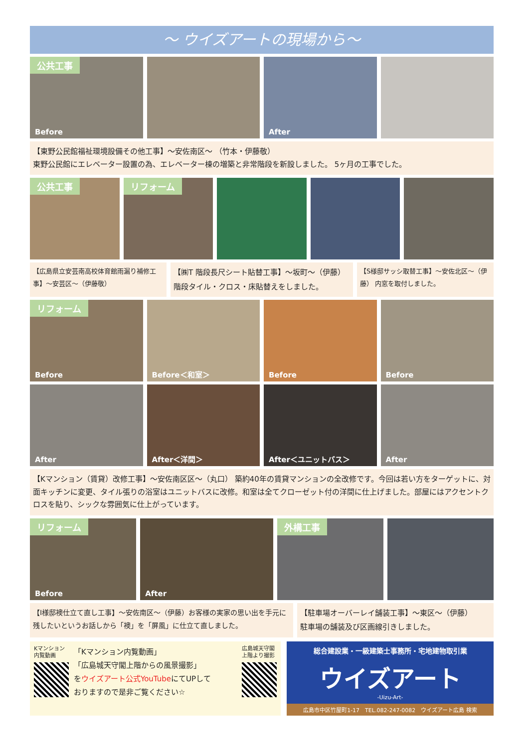～ ウイズアートの現場から～
公共工事
Before
After
【東野公民館福祉環境設備その他工事】～安佐南区～ （竹本・伊藤敬）
東野公民館にエレベーター設置の為、エレベーター棟の増築と非常階段を新設しました。 5ヶ月の工事でした。
公共工事 リフォーム
【広島県立安芸南高校体育館雨漏り補修工事】～安芸区～（伊藤敬）
【㈱T 階段長尺シート貼替工事】～坂町～（伊藤）
階段タイル・クロス・床貼替えをしました。
【S様邸サッシ取替工事】～安佐北区～（伊藤） 内窓を取付しました。
リフォーム
Before
Before＜和室＞ Before Before
After After＜洋間＞ After＜ユニットバス＞ After
【Kマンション（賃貸）改修工事】～安佐南区区～（丸口） 築約40年の賃貸マンションの全改修です。今回は若い方をターゲットに、対面キッチンに変更、タイル張りの浴室はユニットバスに改修。和室は全てクローゼット付の洋間に仕上げました。部屋にはアクセントクロスを貼り、シックな雰囲気に仕上がっています。
リフォーム
Before
After
外構工事
【I様邸襖仕立て直し工事】～安佐南区～（伊藤）お客様の実家の思い出を手元に残したいというお話しから「襖」を「屏風」に仕立て直しました。
【駐車場オーバーレイ舗装工事】～東区～（伊藤）
駐車場の舗装及び区画線引きしました。
Kマンション
内覧動画
「Kマンション内覧動画」
「広島城天守閣上階からの風景撮影」
をウイズアート公式YouTubeにてUPして
おりますので是非ご覧ください☆
広島城天守閣
上階より撮影
総合建設業・一級建築士事務所・宅地建物取引業
ウイズアート
-Uizu-Art-
広島市中区竹屋町1-17　TEL.082-247-0082　ウイズアート広島 検索